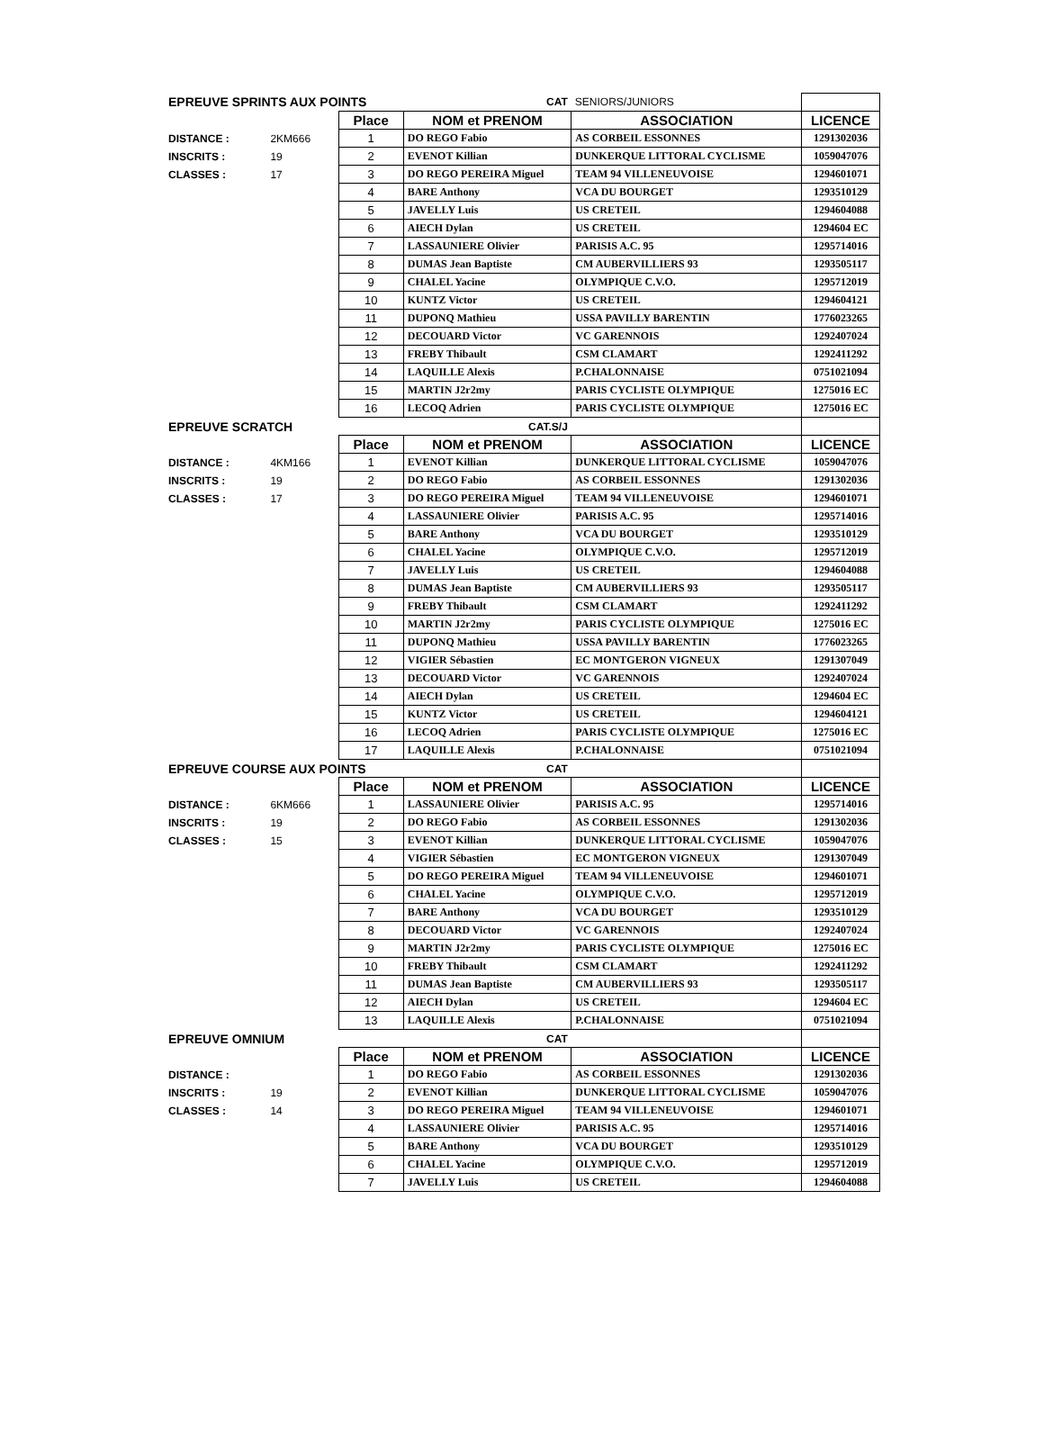| EPREUVE SPRINTS AUX POINTS | | | CAT | SENIORS/JUNIORS | |
| | | Place | NOM et PRENOM | ASSOCIATION | LICENCE |
| DISTANCE : | 2KM666 | 1 | DO REGO Fabio | AS CORBEIL ESSONNES | 1291302036 |
| INSCRITS : | 19 | 2 | EVENOT Killian | DUNKERQUE LITTORAL CYCLISME | 1059047076 |
| CLASSES : | 17 | 3 | DO REGO PEREIRA Miguel | TEAM 94 VILLENEUVOISE | 1294601071 |
| | | 4 | BARE Anthony | VCA DU BOURGET | 1293510129 |
| | | 5 | JAVELLY Luis | US CRETEIL | 1294604088 |
| | | 6 | AIECH Dylan | US CRETEIL | 1294604 EC |
| | | 7 | LASSAUNIERE Olivier | PARISIS A.C. 95 | 1295714016 |
| | | 8 | DUMAS Jean Baptiste | CM AUBERVILLIERS 93 | 1293505117 |
| | | 9 | CHALEL Yacine | OLYMPIQUE C.V.O. | 1295712019 |
| | | 10 | KUNTZ Victor | US CRETEIL | 1294604121 |
| | | 11 | DUPONQ Mathieu | USSA PAVILLY BARENTIN | 1776023265 |
| | | 12 | DECOUARD Victor | VC GARENNOIS | 1292407024 |
| | | 13 | FREBY Thibault | CSM CLAMART | 1292411292 |
| | | 14 | LAQUILLE Alexis | P.CHALONNAISE | 0751021094 |
| | | 15 | MARTIN J2r2my | PARIS CYCLISTE OLYMPIQUE | 1275016 EC |
| | | 16 | LECOQ Adrien | PARIS CYCLISTE OLYMPIQUE | 1275016 EC |
| EPREUVE SCRATCH | | | CAT.S/J | | |
| | | Place | NOM et PRENOM | ASSOCIATION | LICENCE |
| DISTANCE : | 4KM166 | 1 | EVENOT Killian | DUNKERQUE LITTORAL CYCLISME | 1059047076 |
| INSCRITS : | 19 | 2 | DO REGO Fabio | AS CORBEIL ESSONNES | 1291302036 |
| CLASSES : | 17 | 3 | DO REGO PEREIRA Miguel | TEAM 94 VILLENEUVOISE | 1294601071 |
| | | 4 | LASSAUNIERE Olivier | PARISIS A.C. 95 | 1295714016 |
| | | 5 | BARE Anthony | VCA DU BOURGET | 1293510129 |
| | | 6 | CHALEL Yacine | OLYMPIQUE C.V.O. | 1295712019 |
| | | 7 | JAVELLY Luis | US CRETEIL | 1294604088 |
| | | 8 | DUMAS Jean Baptiste | CM AUBERVILLIERS 93 | 1293505117 |
| | | 9 | FREBY Thibault | CSM CLAMART | 1292411292 |
| | | 10 | MARTIN J2r2my | PARIS CYCLISTE OLYMPIQUE | 1275016 EC |
| | | 11 | DUPONQ Mathieu | USSA PAVILLY BARENTIN | 1776023265 |
| | | 12 | VIGIER Sébastien | EC MONTGERON VIGNEUX | 1291307049 |
| | | 13 | DECOUARD Victor | VC GARENNOIS | 1292407024 |
| | | 14 | AIECH Dylan | US CRETEIL | 1294604 EC |
| | | 15 | KUNTZ Victor | US CRETEIL | 1294604121 |
| | | 16 | LECOQ Adrien | PARIS CYCLISTE OLYMPIQUE | 1275016 EC |
| | | 17 | LAQUILLE Alexis | P.CHALONNAISE | 0751021094 |
| EPREUVE COURSE AUX POINTS | | | CAT | | |
| | | Place | NOM et PRENOM | ASSOCIATION | LICENCE |
| DISTANCE : | 6KM666 | 1 | LASSAUNIERE Olivier | PARISIS A.C. 95 | 1295714016 |
| INSCRITS : | 19 | 2 | DO REGO Fabio | AS CORBEIL ESSONNES | 1291302036 |
| CLASSES : | 15 | 3 | EVENOT Killian | DUNKERQUE LITTORAL CYCLISME | 1059047076 |
| | | 4 | VIGIER Sébastien | EC MONTGERON VIGNEUX | 1291307049 |
| | | 5 | DO REGO PEREIRA Miguel | TEAM 94 VILLENEUVOISE | 1294601071 |
| | | 6 | CHALEL Yacine | OLYMPIQUE C.V.O. | 1295712019 |
| | | 7 | BARE Anthony | VCA DU BOURGET | 1293510129 |
| | | 8 | DECOUARD Victor | VC GARENNOIS | 1292407024 |
| | | 9 | MARTIN J2r2my | PARIS CYCLISTE OLYMPIQUE | 1275016 EC |
| | | 10 | FREBY Thibault | CSM CLAMART | 1292411292 |
| | | 11 | DUMAS Jean Baptiste | CM AUBERVILLIERS 93 | 1293505117 |
| | | 12 | AIECH Dylan | US CRETEIL | 1294604 EC |
| | | 13 | LAQUILLE Alexis | P.CHALONNAISE | 0751021094 |
| EPREUVE OMNIUM | | | CAT | | |
| | | Place | NOM et PRENOM | ASSOCIATION | LICENCE |
| DISTANCE : | | 1 | DO REGO Fabio | AS CORBEIL ESSONNES | 1291302036 |
| INSCRITS : | 19 | 2 | EVENOT Killian | DUNKERQUE LITTORAL CYCLISME | 1059047076 |
| CLASSES : | 14 | 3 | DO REGO PEREIRA Miguel | TEAM 94 VILLENEUVOISE | 1294601071 |
| | | 4 | LASSAUNIERE Olivier | PARISIS A.C. 95 | 1295714016 |
| | | 5 | BARE Anthony | VCA DU BOURGET | 1293510129 |
| | | 6 | CHALEL Yacine | OLYMPIQUE C.V.O. | 1295712019 |
| | | 7 | JAVELLY Luis | US CRETEIL | 1294604088 |